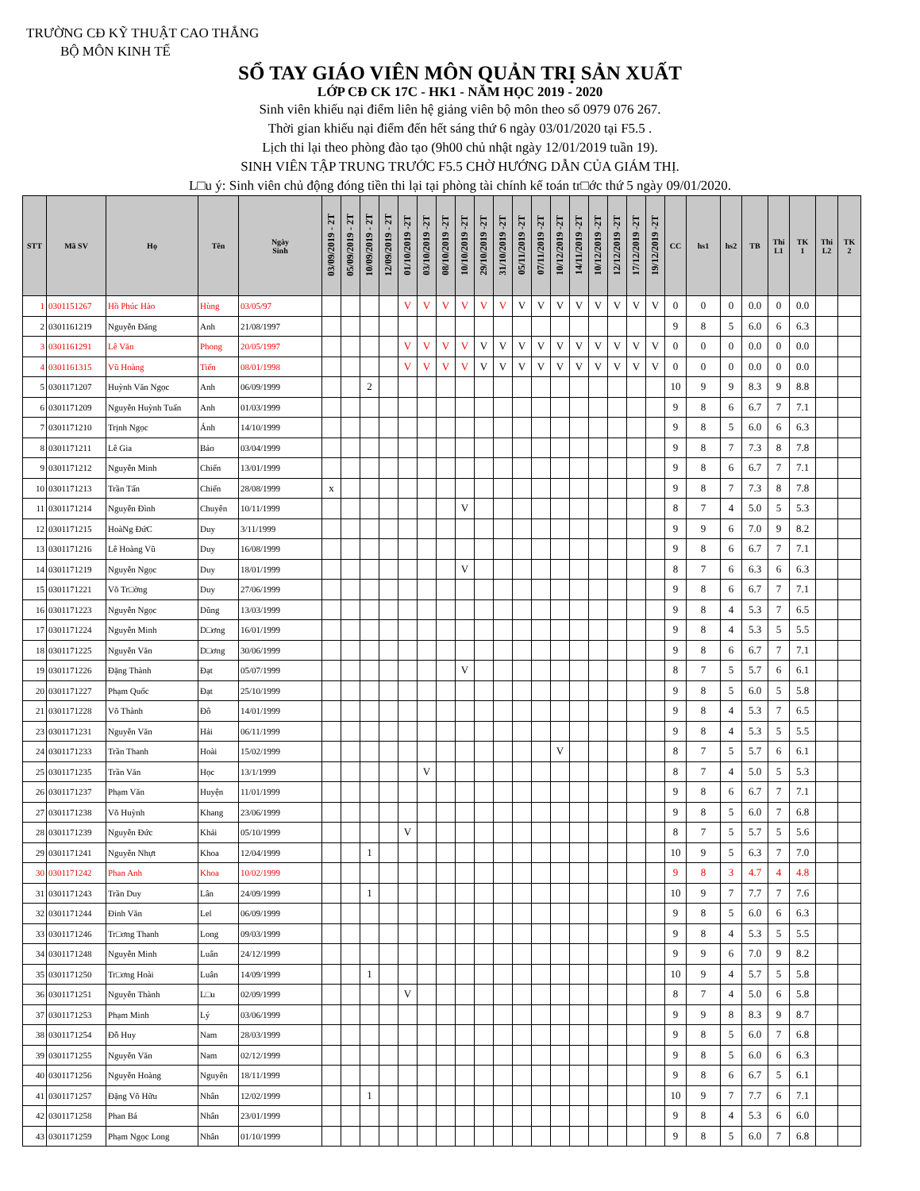TRƯỜNG CĐ KỸ THUẬT CAO THẮNG
BỘ MÔN KINH TẾ
SỔ TAY GIÁO VIÊN MÔN QUẢN TRỊ SẢN XUẤT
LỚP CĐ CK 17C - HK1 - NĂM HỌC 2019 - 2020
Sinh viên khiếu nại điểm liên hệ giảng viên bộ môn theo số 0979 076 267.
Thời gian khiếu nại điểm đến hết sáng thứ 6 ngày 03/01/2020 tại F5.5 .
Lịch thi lại theo phòng đào tạo (9h00 chủ nhật ngày 12/01/2019 tuần 19).
SINH VIÊN TẬP TRUNG TRƯỚC F5.5 CHỜ HƯỚNG DẪN CỦA GIÁM THỊ.
L□u ý: Sinh viên chủ động đóng tiền thi lại tại phòng tài chính kế toán tr□ớc thứ 5 ngày 09/01/2020.
| STT | Mã SV | Họ | Tên | Ngày Sinh | 03/09/2019 - 2T | 05/09/2019 - 2T | 10/09/2019 - 2T | 12/09/2019 - 2T | 01/10/2019 -2T | 03/10/2019 -2T | 08/10/2019 -2T | 10/10/2019 -2T | 29/10/2019 -2T | 31/10/2019 -2T | 05/11/2019 -2T | 07/11/2019 -2T | 10/12/2019 -2T | 14/11/2019 -2T | 10/12/2019 -2T | 12/12/2019 -2T | 17/12/2019 -2T | 19/12/2019 -2T | CC | hs1 | hs2 | TB | Thi L1 | TK 1 | Thi L2 | TK 2 |
| --- | --- | --- | --- | --- | --- | --- | --- | --- | --- | --- | --- | --- | --- | --- | --- | --- | --- | --- | --- | --- | --- | --- | --- | --- | --- | --- | --- | --- | --- | --- |
| 1 | 0301151267 | Hồ Phúc Hào | Hùng | 03/05/97 | | | | | V | V | V | V | V | V | V | V | V | V | V | V | V | V | 0 | 0 | 0 | 0.0 | 0 | 0.0 | | |
| 2 | 0301161219 | Nguyễn Đăng | Anh | 21/08/1997 | | | | | | | | | | | | | | | | | | | 9 | 8 | 5 | 6.0 | 6 | 6.3 | | |
| 3 | 0301161291 | Lê Văn | Phong | 20/05/1997 | | | | | V | V | V | V | V | V | V | V | V | V | V | V | V | V | 0 | 0 | 0 | 0.0 | 0 | 0.0 | | |
| 4 | 0301161315 | Vũ Hoàng | Tiến | 08/01/1998 | | | | | V | V | V | V | V | V | V | V | V | V | V | V | V | V | 0 | 0 | 0 | 0.0 | 0 | 0.0 | | |
| 5 | 0301171207 | Huỳnh Văn Ngọc | Anh | 06/09/1999 | | | 2 | | | | | | | | | | | | | | | | 10 | 9 | 9 | 8.3 | 9 | 8.8 | | |
| 6 | 0301171209 | Nguyễn Huỳnh Tuấn | Anh | 01/03/1999 | | | | | | | | | | | | | | | | | | | 9 | 8 | 6 | 6.7 | 7 | 7.1 | | |
| 7 | 0301171210 | Trịnh Ngọc | Ánh | 14/10/1999 | | | | | | | | | | | | | | | | | | | 9 | 8 | 5 | 6.0 | 6 | 6.3 | | |
| 8 | 0301171211 | Lê Gia | Bảo | 03/04/1999 | | | | | | | | | | | | | | | | | | | 9 | 8 | 7 | 7.3 | 8 | 7.8 | | |
| 9 | 0301171212 | Nguyễn Minh | Chiến | 13/01/1999 | | | | | | | | | | | | | | | | | | | 9 | 8 | 6 | 6.7 | 7 | 7.1 | | |
| 10 | 0301171213 | Trần Tấn | Chiến | 28/08/1999 | x | | | | | | | | | | | | | | | | | | 9 | 8 | 7 | 7.3 | 8 | 7.8 | | |
| 11 | 0301171214 | Nguyễn Đình | Chuyên | 10/11/1999 | | | | | | | | V | | | | | | | | | | | 8 | 7 | 4 | 5.0 | 5 | 5.3 | | |
| 12 | 0301171215 | HoàNg ĐứC | Duy | 3/11/1999 | | | | | | | | | | | | | | | | | | | 9 | 9 | 6 | 7.0 | 9 | 8.2 | | |
| 13 | 0301171216 | Lê Hoàng Vũ | Duy | 16/08/1999 | | | | | | | | | | | | | | | | | | | 9 | 8 | 6 | 6.7 | 7 | 7.1 | | |
| 14 | 0301171219 | Nguyễn Ngọc | Duy | 18/01/1999 | | | | | | | | V | | | | | | | | | | | 8 | 7 | 6 | 6.3 | 6 | 6.3 | | |
| 15 | 0301171221 | Võ Tr□ờng | Duy | 27/06/1999 | | | | | | | | | | | | | | | | | | | 9 | 8 | 6 | 6.7 | 7 | 7.1 | | |
| 16 | 0301171223 | Nguyễn Ngọc | Dũng | 13/03/1999 | | | | | | | | | | | | | | | | | | | 9 | 8 | 4 | 5.3 | 7 | 6.5 | | |
| 17 | 0301171224 | Nguyễn Minh | D□ơng | 16/01/1999 | | | | | | | | | | | | | | | | | | | 9 | 8 | 4 | 5.3 | 5 | 5.5 | | |
| 18 | 0301171225 | Nguyễn Văn | D□ơng | 30/06/1999 | | | | | | | | | | | | | | | | | | | 9 | 8 | 6 | 6.7 | 7 | 7.1 | | |
| 19 | 0301171226 | Đặng Thành | Đạt | 05/07/1999 | | | | | | | | V | | | | | | | | | | | 8 | 7 | 5 | 5.7 | 6 | 6.1 | | |
| 20 | 0301171227 | Phạm Quốc | Đạt | 25/10/1999 | | | | | | | | | | | | | | | | | | | 9 | 8 | 5 | 6.0 | 5 | 5.8 | | |
| 21 | 0301171228 | Võ Thành | Đô | 14/01/1999 | | | | | | | | | | | | | | | | | | | 9 | 8 | 4 | 5.3 | 7 | 6.5 | | |
| 23 | 0301171231 | Nguyễn Văn | Hải | 06/11/1999 | | | | | | | | | | | | | | | | | | | 9 | 8 | 4 | 5.3 | 5 | 5.5 | | |
| 24 | 0301171233 | Trần Thanh | Hoài | 15/02/1999 | | | | | | | | | | | | | V | | | | | | 8 | 7 | 5 | 5.7 | 6 | 6.1 | | |
| 25 | 0301171235 | Trần Văn | Học | 13/1/1999 | | | | | | V | | | | | | | | | | | | | 8 | 7 | 4 | 5.0 | 5 | 5.3 | | |
| 26 | 0301171237 | Phạm Văn | Huyện | 11/01/1999 | | | | | | | | | | | | | | | | | | | 9 | 8 | 6 | 6.7 | 7 | 7.1 | | |
| 27 | 0301171238 | Võ Huỳnh | Khang | 23/06/1999 | | | | | | | | | | | | | | | | | | | 9 | 8 | 5 | 6.0 | 7 | 6.8 | | |
| 28 | 0301171239 | Nguyễn Đức | Khải | 05/10/1999 | | | | | V | | | | | | | | | | | | | | 8 | 7 | 5 | 5.7 | 5 | 5.6 | | |
| 29 | 0301171241 | Nguyễn Nhựt | Khoa | 12/04/1999 | | | 1 | | | | | | | | | | | | | | | | 10 | 9 | 5 | 6.3 | 7 | 7.0 | | |
| 30 | 0301171242 | Phan Anh | Khoa | 10/02/1999 | | | | | | | | | | | | | | | | | | | 9 | 8 | 3 | 4.7 | 4 | 4.8 | | |
| 31 | 0301171243 | Trần Duy | Lân | 24/09/1999 | | | 1 | | | | | | | | | | | | | | | | 10 | 9 | 7 | 7.7 | 7 | 7.6 | | |
| 32 | 0301171244 | Đinh Văn | Lel | 06/09/1999 | | | | | | | | | | | | | | | | | | | 9 | 8 | 5 | 6.0 | 6 | 6.3 | | |
| 33 | 0301171246 | Tr□ơng Thanh | Long | 09/03/1999 | | | | | | | | | | | | | | | | | | | 9 | 8 | 4 | 5.3 | 5 | 5.5 | | |
| 34 | 0301171248 | Nguyễn Minh | Luân | 24/12/1999 | | | | | | | | | | | | | | | | | | | 9 | 9 | 6 | 7.0 | 9 | 8.2 | | |
| 35 | 0301171250 | Tr□ơng Hoài | Luân | 14/09/1999 | | | 1 | | | | | | | | | | | | | | | | 10 | 9 | 4 | 5.7 | 5 | 5.8 | | |
| 36 | 0301171251 | Nguyễn Thành | L□u | 02/09/1999 | | | | | V | | | | | | | | | | | | | | 8 | 7 | 4 | 5.0 | 6 | 5.8 | | |
| 37 | 0301171253 | Phạm Minh | Lý | 03/06/1999 | | | | | | | | | | | | | | | | | | | 9 | 9 | 8 | 8.3 | 9 | 8.7 | | |
| 38 | 0301171254 | Đỗ Huy | Nam | 28/03/1999 | | | | | | | | | | | | | | | | | | | 9 | 8 | 5 | 6.0 | 7 | 6.8 | | |
| 39 | 0301171255 | Nguyễn Văn | Nam | 02/12/1999 | | | | | | | | | | | | | | | | | | | 9 | 8 | 5 | 6.0 | 6 | 6.3 | | |
| 40 | 0301171256 | Nguyễn Hoàng | Nguyên | 18/11/1999 | | | | | | | | | | | | | | | | | | | 9 | 8 | 6 | 6.7 | 5 | 6.1 | | |
| 41 | 0301171257 | Đặng Võ Hữu | Nhân | 12/02/1999 | | | 1 | | | | | | | | | | | | | | | | 10 | 9 | 7 | 7.7 | 6 | 7.1 | | |
| 42 | 0301171258 | Phan Bá | Nhân | 23/01/1999 | | | | | | | | | | | | | | | | | | | 9 | 8 | 4 | 5.3 | 6 | 6.0 | | |
| 43 | 0301171259 | Phạm Ngọc Long | Nhân | 01/10/1999 | | | | | | | | | | | | | | | | | | | 9 | 8 | 5 | 6.0 | 7 | 6.8 | | |